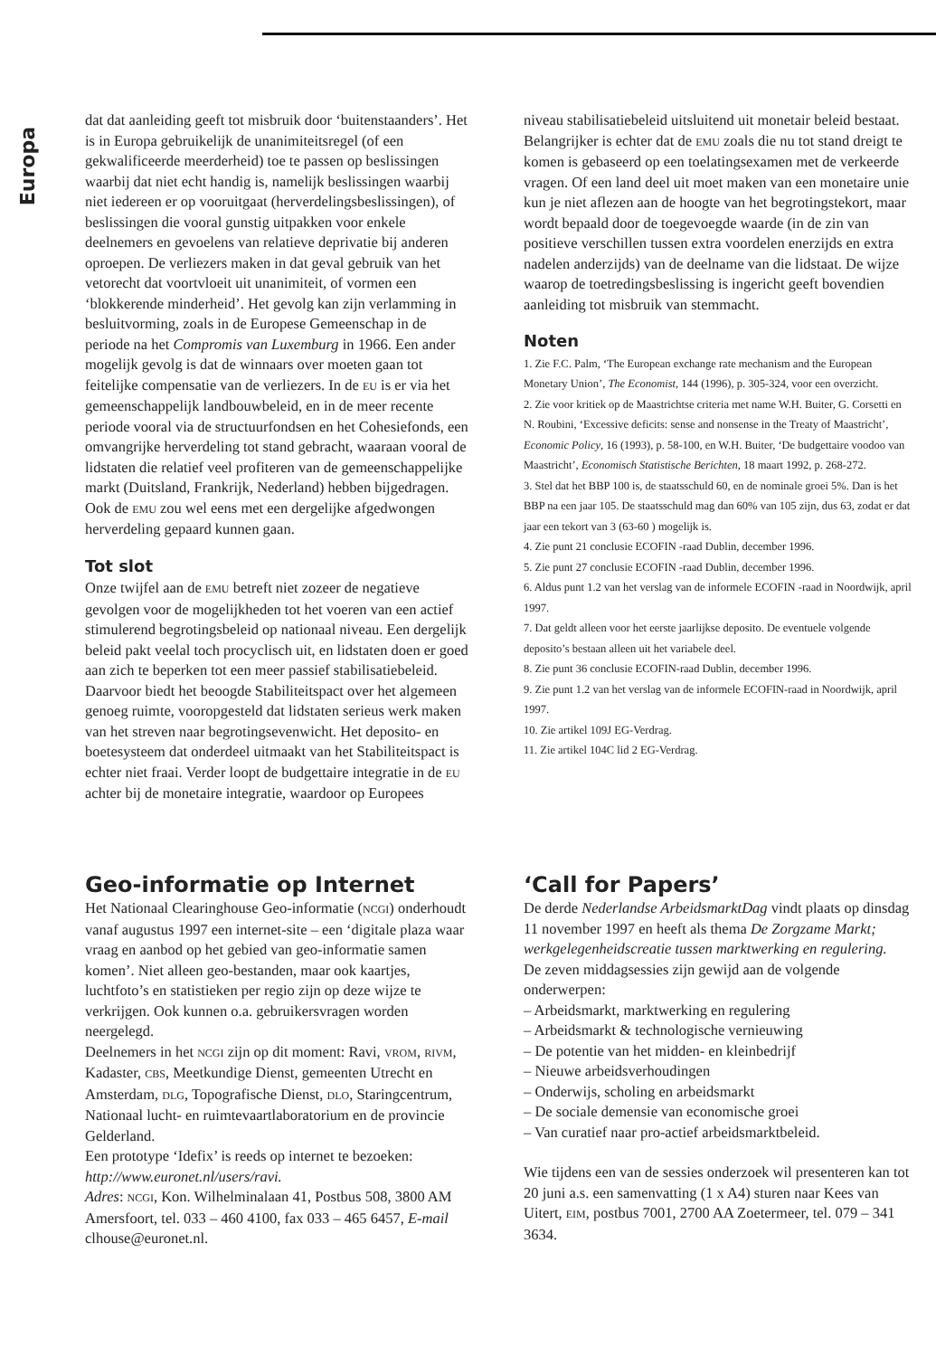Europa
dat dat aanleiding geeft tot misbruik door ‘buitenstaanders’. Het is in Europa gebruikelijk de unanimiteitsregel (of een gekwalificeerde meerderheid) toe te passen op beslissingen waarbij dat niet echt handig is, namelijk beslissingen waarbij niet iedereen er op vooruitgaat (herverdelingsbeslissingen), of beslissingen die vooral gunstig uitpakken voor enkele deelnemers en gevoelens van relatieve deprivatie bij anderen oproepen. De verliezers maken in dat geval gebruik van het vetorecht dat voortvloeit uit unanimiteit, of vormen een ‘blokkerende minderheid’. Het gevolg kan zijn verlamming in besluitvorming, zoals in de Europese Gemeenschap in de periode na het Compromis van Luxemburg in 1966. Een ander mogelijk gevolg is dat de winnaars over moeten gaan tot feitelijke compensatie van de verliezers. In de EU is er via het gemeenschappelijk landbouwbeleid, en in de meer recente periode vooral via de structuurfondsen en het Cohesiefonds, een omvangrijke herverdeling tot stand gebracht, waaraan vooral de lidstaten die relatief veel profiteren van de gemeenschappelijke markt (Duitsland, Frankrijk, Nederland) hebben bijgedragen. Ook de EMU zou wel eens met een dergelijke afgedwongen herverdeling gepaard kunnen gaan.
Tot slot
Onze twijfel aan de EMU betreft niet zozeer de negatieve gevolgen voor de mogelijkheden tot het voeren van een actief stimulerend begrotingsbeleid op nationaal niveau. Een dergelijk beleid pakt veelal toch procyclisch uit, en lidstaten doen er goed aan zich te beperken tot een meer passief stabilisatiebeleid. Daarvoor biedt het beoogde Stabiliteitspact over het algemeen genoeg ruimte, vooropgesteld dat lidstaten serieus werk maken van het streven naar begrotingsevenwicht. Het deposito- en boetesysteem dat onderdeel uitmaakt van het Stabiliteitspact is echter niet fraai. Verder loopt de budgettaire integratie in de EU achter bij de monetaire integratie, waardoor op Europees
niveau stabilisatiebeleid uitsluitend uit monetair beleid bestaat. Belangrijker is echter dat de EMU zoals die nu tot stand dreigt te komen is gebaseerd op een toelatingsexamen met de verkeerde vragen. Of een land deel uit moet maken van een monetaire unie kun je niet aflezen aan de hoogte van het begrotingstekort, maar wordt bepaald door de toegevoegde waarde (in de zin van positieve verschillen tussen extra voordelen enerzijds en extra nadelen anderzijds) van de deelname van die lidstaat. De wijze waarop de toetredingsbeslissing is ingericht geeft bovendien aanleiding tot misbruik van stemmacht.
Noten
1. Zie F.C. Palm, ‘The European exchange rate mechanism and the European Monetary Union’, The Economist, 144 (1996), p. 305-324, voor een overzicht.
2. Zie voor kritiek op de Maastrichtse criteria met name W.H. Buiter, G. Corsetti en N. Roubini, ‘Excessive deficits: sense and nonsense in the Treaty of Maastricht’, Economic Policy, 16 (1993), p. 58-100, en W.H. Buiter, ‘De budgettaire voodoo van Maastricht’, Economisch Statistische Berichten, 18 maart 1992, p. 268-272.
3. Stel dat het BBP 100 is, de staatsschuld 60, en de nominale groei 5%. Dan is het BBP na een jaar 105. De staatsschuld mag dan 60% van 105 zijn, dus 63, zodat er dat jaar een tekort van 3 (63-60 ) mogelijk is.
4. Zie punt 21 conclusie ECOFIN -raad Dublin, december 1996.
5. Zie punt 27 conclusie ECOFIN -raad Dublin, december 1996.
6. Aldus punt 1.2 van het verslag van de informele ECOFIN -raad in Noordwijk, april 1997.
7. Dat geldt alleen voor het eerste jaarlijkse deposito. De eventuele volgende deposito’s bestaan alleen uit het variabele deel.
8. Zie punt 36 conclusie ECOFIN-raad Dublin, december 1996.
9. Zie punt 1.2 van het verslag van de informele ECOFIN-raad in Noordwijk, april 1997.
10. Zie artikel 109J EG-Verdrag.
11. Zie artikel 104C lid 2 EG-Verdrag.
Geo-informatie op Internet
Het Nationaal Clearinghouse Geo-informatie (NCGI) onderhoudt vanaf augustus 1997 een internet-site – een ‘digitale plaza waar vraag en aanbod op het gebied van geo-informatie samen komen’. Niet alleen geo-bestanden, maar ook kaartjes, luchtfoto’s en statistieken per regio zijn op deze wijze te verkrijgen. Ook kunnen o.a. gebruikersvragen worden neergelegd.
Deelnemers in het NCGI zijn op dit moment: Ravi, VROM, RIVM, Kadaster, CBS, Meetkundige Dienst, gemeenten Utrecht en Amsterdam, DLG, Topografische Dienst, DLO, Staringcentrum, Nationaal lucht- en ruimtevaartlaboratorium en de provincie Gelderland.
Een prototype ‘Idefix’ is reeds op internet te bezoeken: http://www.euronet.nl/users/ravi.
Adres: NCGI, Kon. Wilhelminalaan 41, Postbus 508, 3800 AM Amersfoort, tel. 033 – 460 4100, fax 033 – 465 6457, E-mail clhouse@euronet.nl.
‘Call for Papers’
De derde Nederlandse ArbeidsmarktDag vindt plaats op dinsdag 11 november 1997 en heeft als thema De Zorgzame Markt; werkgelegenheidscreatie tussen marktwerking en regulering.
De zeven middagsessies zijn gewijd aan de volgende onderwerpen:
– Arbeidsmarkt, marktwerking en regulering
– Arbeidsmarkt & technologische vernieuwing
– De potentie van het midden- en kleinbedrijf
– Nieuwe arbeidsverhoudingen
– Onderwijs, scholing en arbeidsmarkt
– De sociale demensie van economische groei
– Van curatief naar pro-actief arbeidsmarktbeleid.
Wie tijdens een van de sessies onderzoek wil presenteren kan tot 20 juni a.s. een samenvatting (1 x A4) sturen naar Kees van Uitert, EIM, postbus 7001, 2700 AA Zoetermeer, tel. 079 – 341 3634.